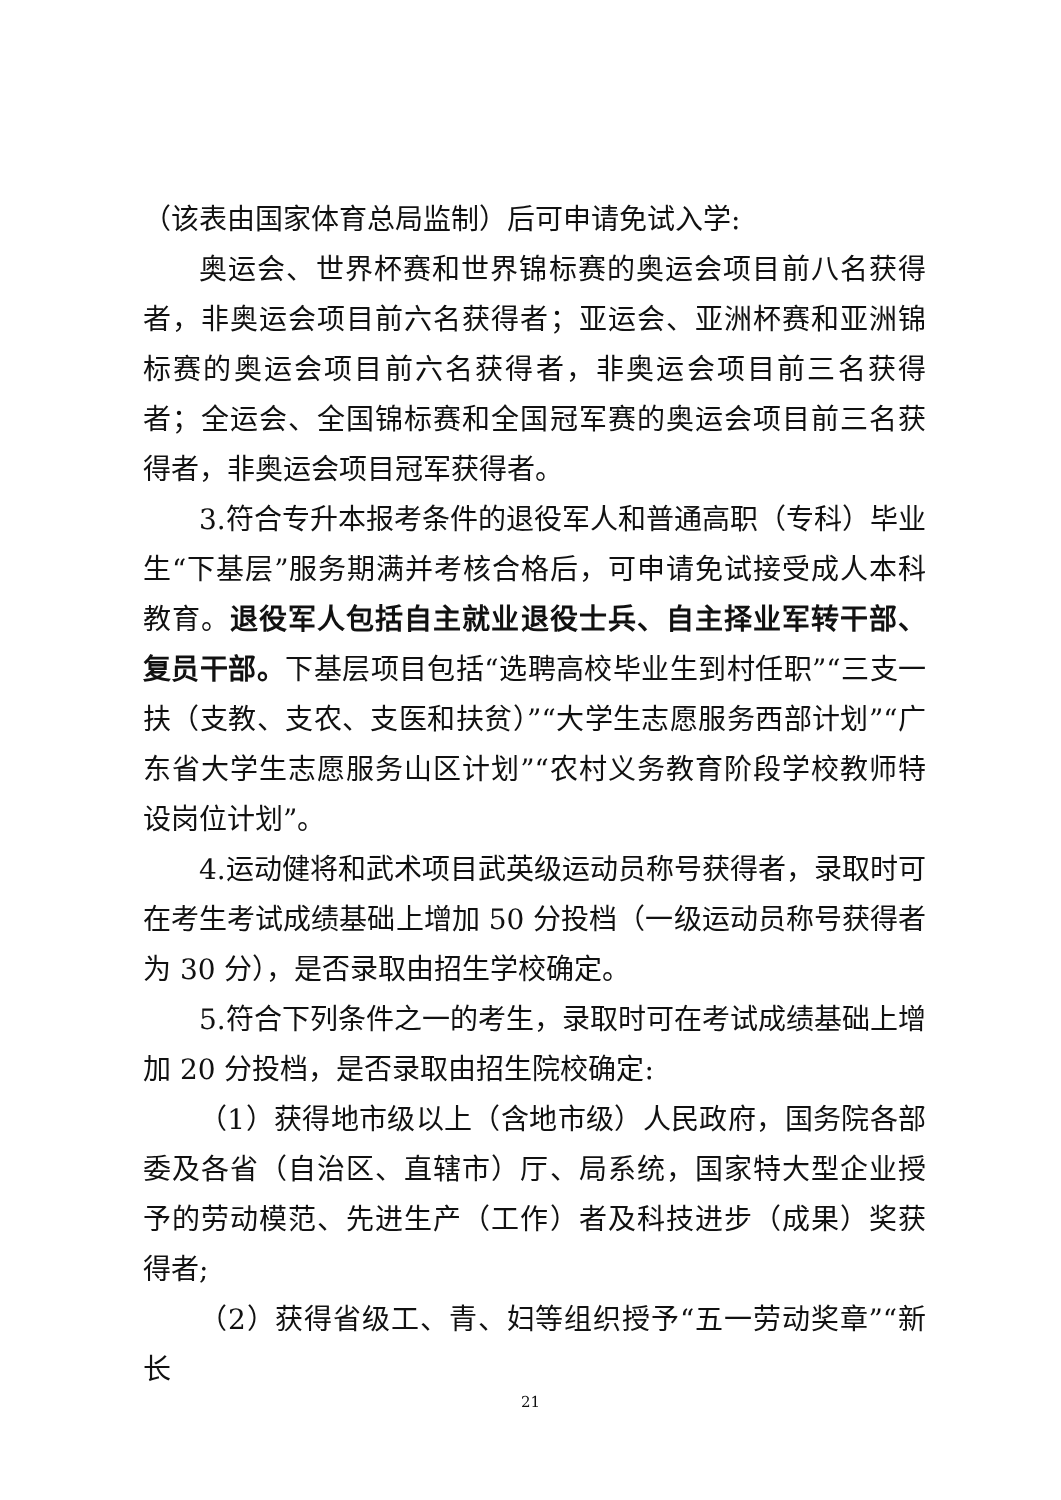（该表由国家体育总局监制）后可申请免试入学:
奥运会、世界杯赛和世界锦标赛的奥运会项目前八名获得者，非奥运会项目前六名获得者；亚运会、亚洲杯赛和亚洲锦标赛的奥运会项目前六名获得者，非奥运会项目前三名获得者；全运会、全国锦标赛和全国冠军赛的奥运会项目前三名获得者，非奥运会项目冠军获得者。
3.符合专升本报考条件的退役军人和普通高职（专科）毕业生“下基层”服务期满并考核合格后，可申请免试接受成人本科教育。退役军人包括自主就业退役士兵、自主择业军转干部、复员干部。下基层项目包括“选聘高校毕业生到村任职”“三支一扶（支教、支农、支医和扶贫）”“大学生志愿服务西部计划”“广东省大学生志愿服务山区计划”“农村义务教育阶段学校教师特设岗位计划”。
4.运动健将和武术项目武英级运动员称号获得者，录取时可在考生考试成绩基础上增加 50 分投档（一级运动员称号获得者为 30 分），是否录取由招生学校确定。
5.符合下列条件之一的考生，录取时可在考试成绩基础上增加 20 分投档，是否录取由招生院校确定:
（1）获得地市级以上（含地市级）人民政府，国务院各部委及各省（自治区、直辖市）厅、局系统，国家特大型企业授予的劳动模范、先进生产（工作）者及科技进步（成果）奖获得者;
（2）获得省级工、青、妇等组织授予“五一劳动奖章”“新长
21